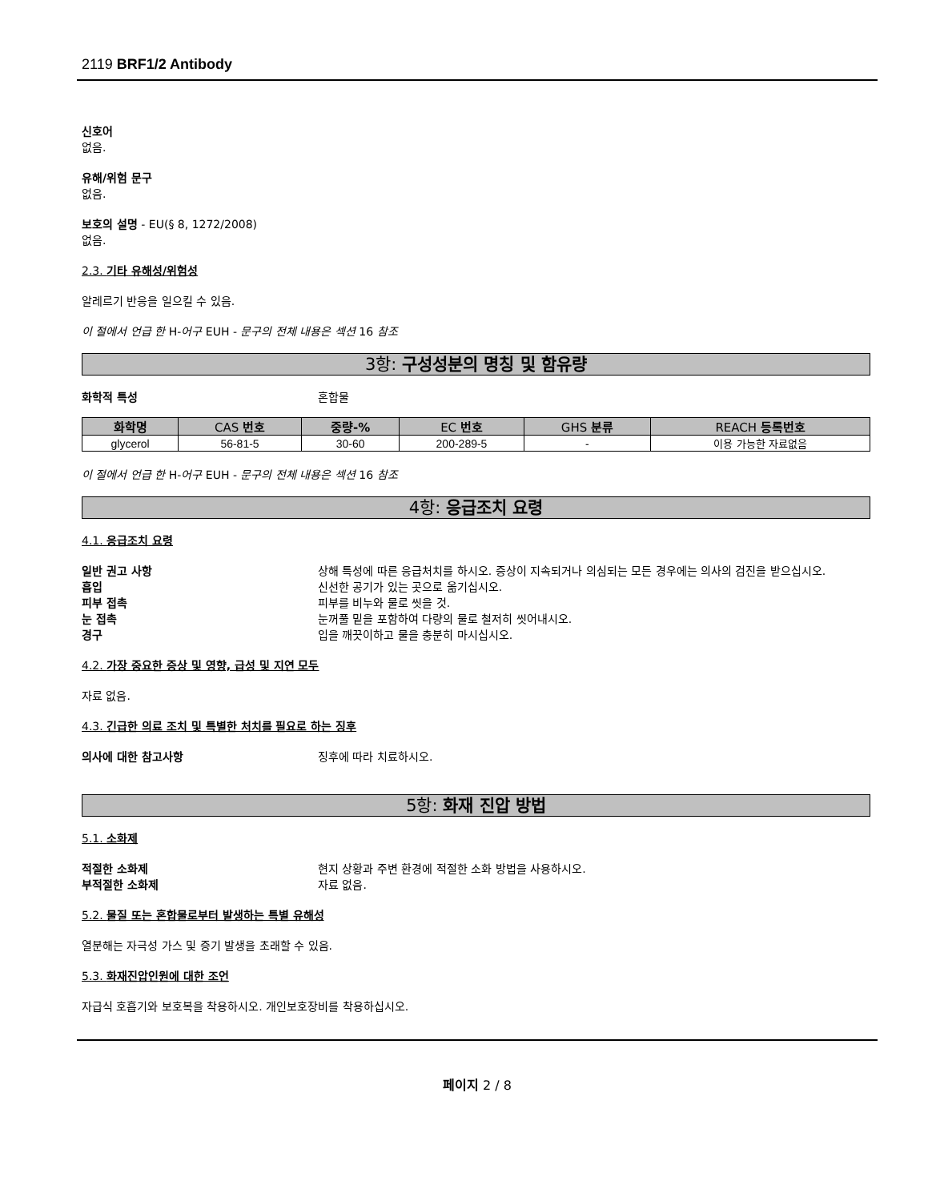2119 BRF1/2 Antibody
신호어
없음.
유해/위험 문구
없음.
보호의 설명 - EU(§ 8, 1272/2008)
없음.
2.3. 기타 유해성/위험성
알레르기 반응을 일으킬 수 있음.
이 절에서 언급 한 H-어구 EUH - 문구의 전체 내용은 섹션 16 참조
3항: 구성성분의 명칭 및 함유량
화학적 특성 혼합물
| 화학명 | CAS 번호 | 중량-% | EC 번호 | GHS 분류 | REACH 등록번호 |
| --- | --- | --- | --- | --- | --- |
| glycerol | 56-81-5 | 30-60 | 200-289-5 | - | 이용 가능한 자료없음 |
이 절에서 언급 한 H-어구 EUH - 문구의 전체 내용은 섹션 16 참조
4항: 응급조치 요령
4.1. 응급조치 요령
일반 권고 사항 상해 특성에 따른 응급처치를 하시오. 증상이 지속되거나 의심되는 모든 경우에는 의사의 검진을 받으십시오.
흡입 신선한 공기가 있는 곳으로 옮기십시오.
피부 접촉 피부를 비누와 물로 씻을 것.
눈 접촉 눈꺼풀 밑을 포함하여 다량의 물로 철저히 씻어내시오.
경구 입을 깨끗이하고 물을 충분히 마시십시오.
4.2. 가장 중요한 증상 및 영향, 급성 및 지연 모두
자료 없음.
4.3. 긴급한 의료 조치 및 특별한 처치를 필요로 하는 징후
의사에 대한 참고사항 징후에 따라 치료하시오.
5항: 화재 진압 방법
5.1. 소화제
적절한 소화제 현지 상황과 주변 환경에 적절한 소화 방법을 사용하시오.
부적절한 소화제 자료 없음.
5.2. 물질 또는 혼합물로부터 발생하는 특별 유해성
열분해는 자극성 가스 및 증기 발생을 초래할 수 있음.
5.3. 화재진압인원에 대한 조언
자급식 호흡기와 보호복을 착용하시오. 개인보호장비를 착용하십시오.
페이지 2 / 8